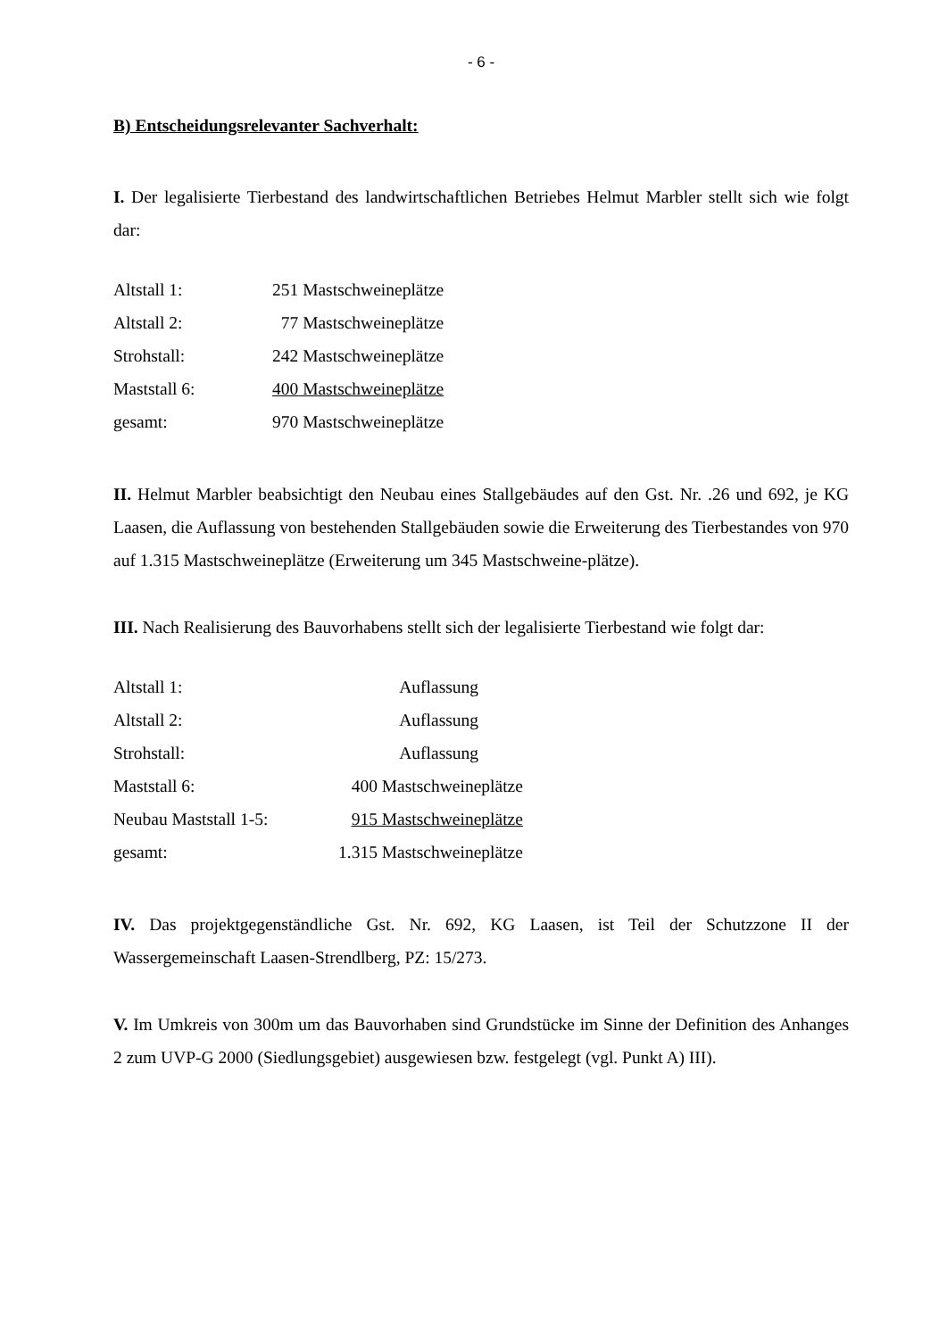- 6 -
B) Entscheidungsrelevanter Sachverhalt:
I. Der legalisierte Tierbestand des landwirtschaftlichen Betriebes Helmut Marbler stellt sich wie folgt dar:
| Altstall 1: | 251 | Mastschweineplätze |
| Altstall 2: | 77 | Mastschweineplätze |
| Strohstall: | 242 | Mastschweineplätze |
| Maststall 6: | 400 | Mastschweineplätze |
| gesamt: | 970 | Mastschweineplätze |
II. Helmut Marbler beabsichtigt den Neubau eines Stallgebäudes auf den Gst. Nr. .26 und 692, je KG Laasen, die Auflassung von bestehenden Stallgebäuden sowie die Erweiterung des Tierbestandes von 970 auf 1.315 Mastschweineplätze (Erweiterung um 345 Mastschweine-plätze).
III. Nach Realisierung des Bauvorhabens stellt sich der legalisierte Tierbestand wie folgt dar:
| Altstall 1: | | Auflassung |
| Altstall 2: | | Auflassung |
| Strohstall: | | Auflassung |
| Maststall 6: | 400 | Mastschweineplätze |
| Neubau Maststall 1-5: | 915 | Mastschweineplätze |
| gesamt: | 1.315 | Mastschweineplätze |
IV. Das projektgegenständliche Gst. Nr. 692, KG Laasen, ist Teil der Schutzzone II der Wassergemeinschaft Laasen-Strendlberg, PZ: 15/273.
V. Im Umkreis von 300m um das Bauvorhaben sind Grundstücke im Sinne der Definition des Anhanges 2 zum UVP-G 2000 (Siedlungsgebiet) ausgewiesen bzw. festgelegt (vgl. Punkt A) III).